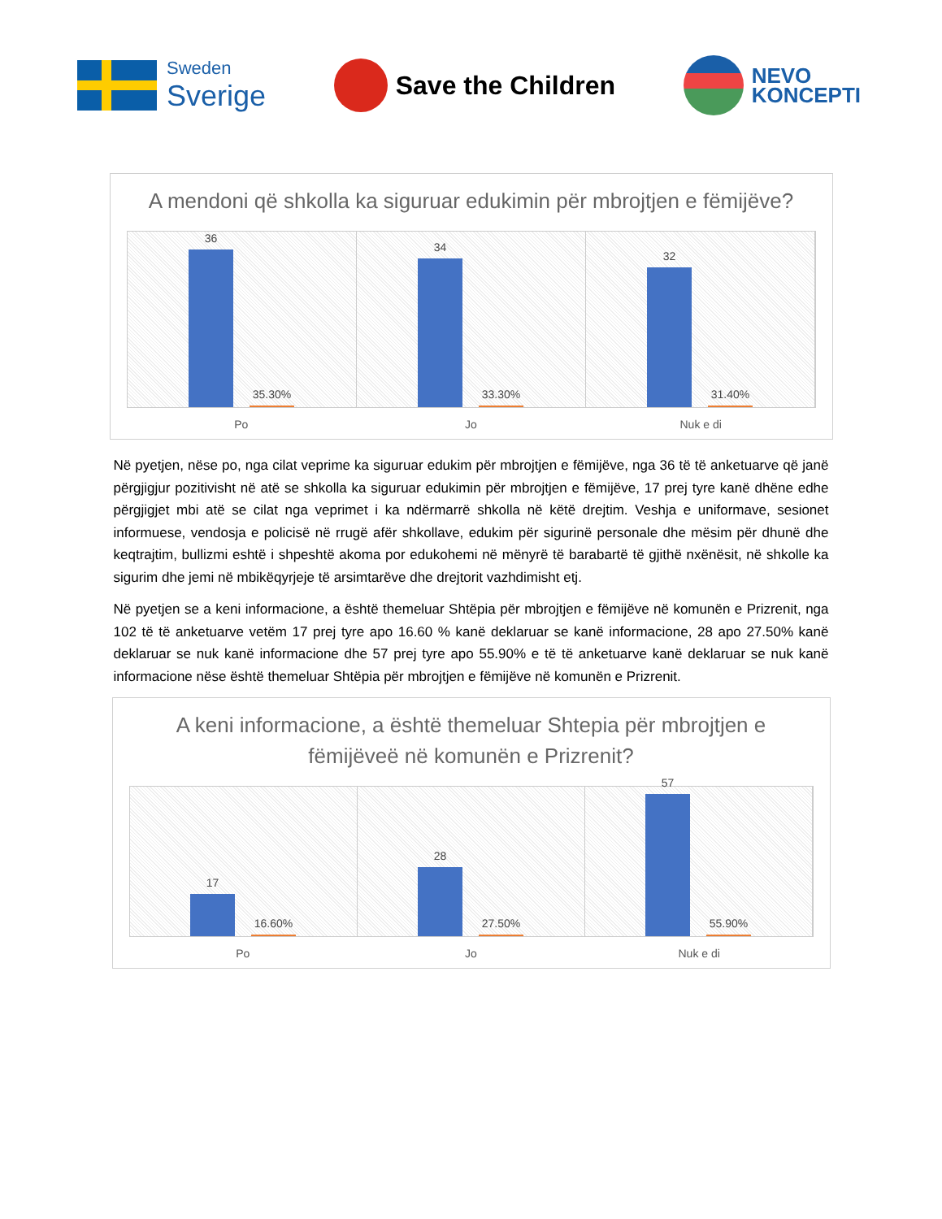Sweden
Sverige
Save the Children
NEVO
KONCEPTI
A mendoni që shkolla ka siguruar edukimin për mbrojtjen e fëmijëve?
36
35.30%
34
33.30%
32
31.40%
Po Jo Nuk e di
Në pyetjen, nëse po, nga cilat veprime ka siguruar edukim për mbrojtjen e fëmijëve, nga 36 të të anketuarve që janë përgjigjur pozitivisht në atë se shkolla ka siguruar edukimin për mbrojtjen e fëmijëve, 17 prej tyre kanë dhëne edhe përgjigjet mbi atë se cilat nga veprimet i ka ndërmarrë shkolla në këtë drejtim. Veshja e uniformave, sesionet informuese, vendosja e policisë në rrugë afër shkollave, edukim për sigurinë personale dhe mësim për dhunë dhe keqtrajtim, bullizmi eshtë i shpeshtë akoma por edukohemi në mënyrë të barabartë të gjithë nxënësit, në shkolle ka sigurim dhe jemi në mbikëqyrjeje të arsimtarëve dhe drejtorit vazhdimisht etj.
Në pyetjen se a keni informacione, a është themeluar Shtëpia për mbrojtjen e fëmijëve në komunën e Prizrenit, nga 102 të të anketuarve vetëm 17 prej tyre apo 16.60 % kanë deklaruar se kanë informacione, 28 apo 27.50% kanë deklaruar se nuk kanë informacione dhe 57 prej tyre apo 55.90% e të të anketuarve kanë deklaruar se nuk kanë informacione nëse është themeluar Shtëpia për mbrojtjen e fëmijëve në komunën e Prizrenit.
A keni informacione, a është themeluar Shtepia për mbrojtjen e fëmijëveë në komunën e Prizrenit?
17
16.60%
28
27.50%
57
55.90%
Po Jo Nuk e di